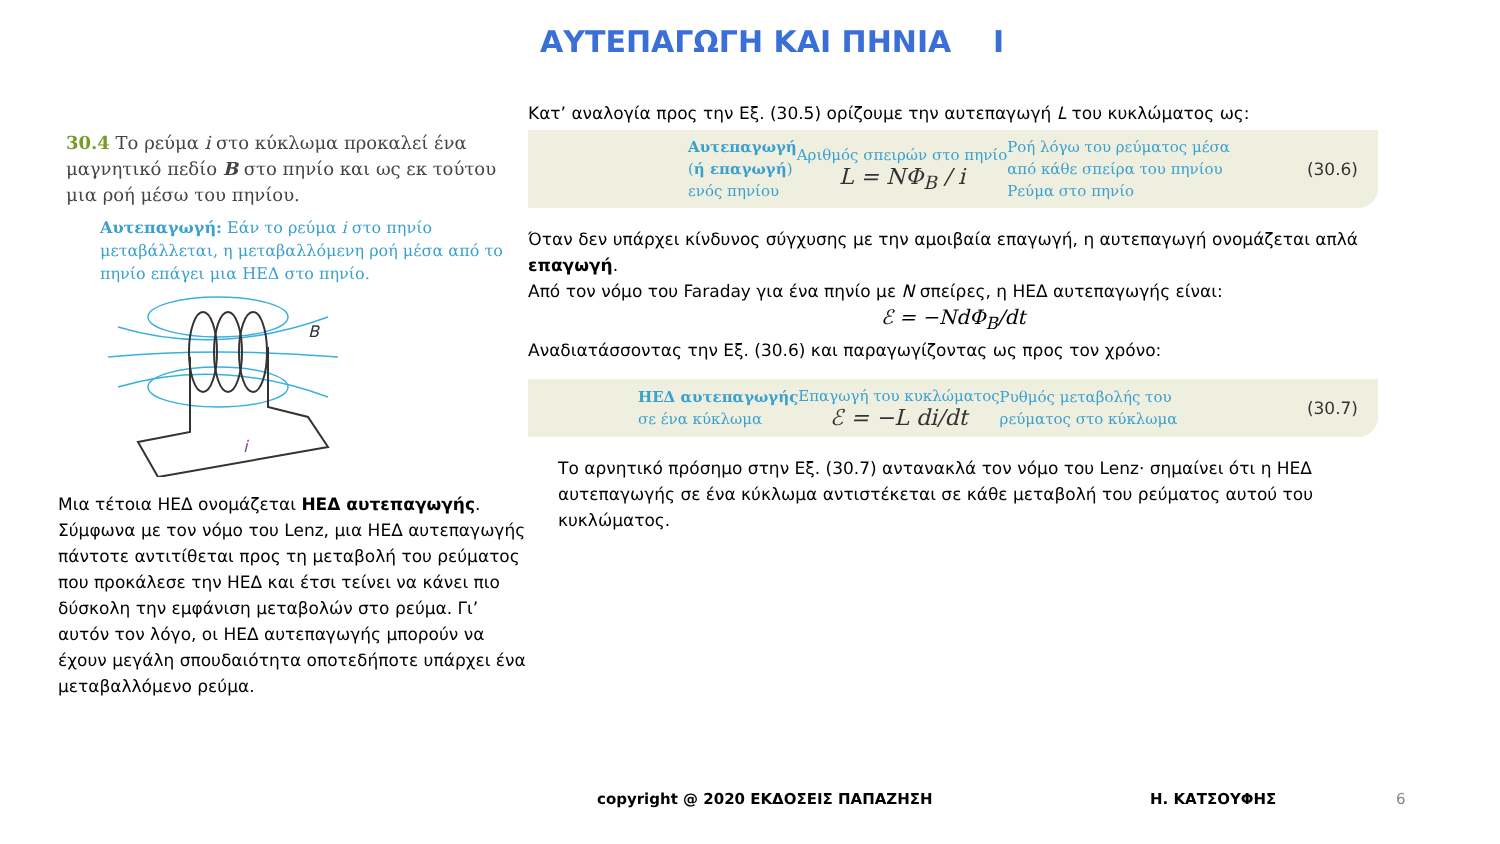ΑΥΤΕΠΑΓΩΓΗ ΚΑΙ ΠΗΝΙΑ Ι
30.4 Το ρεύμα i στο κύκλωμα προκαλεί ένα μαγνητικό πεδίο B στο πηνίο και ως εκ τούτου μια ροή μέσω του πηνίου.
Αυτεπαγωγή: Εάν το ρεύμα i στο πηνίο μεταβάλλεται, η μεταβαλλόμενη ροή μέσα από το πηνίο επάγει μια ΗΕΔ στο πηνίο.
B
i
Μια τέτοια ΗΕΔ ονομάζεται ΗΕΔ αυτεπαγωγής. Σύμφωνα με τον νόμο του Lenz, μια ΗΕΔ αυτεπαγωγής πάντοτε αντιτίθεται προς τη μεταβολή του ρεύματος που προκάλεσε την ΗΕΔ και έτσι τείνει να κάνει πιο δύσκολη την εμφάνιση μεταβολών στο ρεύμα. Γι’ αυτόν τον λόγο, οι ΗΕΔ αυτεπαγωγής μπορούν να έχουν μεγάλη σπουδαιότητα οποτεδήποτε υπάρχει ένα μεταβαλλόμενο ρεύμα.
Κατ’ αναλογία προς την Εξ. (30.5) ορίζουμε την αυτεπαγωγή L του κυκλώματος ως:
Αυτεπαγωγή
(ή επαγωγή)
ενός πηνίου
Αριθμός σπειρών στο πηνίο
L = NΦ<sub>B</sub> / i
Ροή λόγω του ρεύματος μέσα
από κάθε σπείρα του πηνίου
Ρεύμα στο πηνίο
(30.6)
Όταν δεν υπάρχει κίνδυνος σύγχυσης με την αμοιβαία επαγωγή, η αυτεπαγωγή ονομάζεται απλά επαγωγή.
Από τον νόμο του Faraday για ένα πηνίο με N σπείρες, η ΗΕΔ αυτεπαγωγής είναι:
ℰ = −NdΦ<sub>B</sub>/dt
Αναδιατάσσοντας την Εξ. (30.6) και παραγωγίζοντας ως προς τον χρόνο:
ΗΕΔ αυτεπαγωγής
σε ένα κύκλωμα
Επαγωγή του κυκλώματος
ℰ = −L di/dt
Ρυθμός μεταβολής του
ρεύματος στο κύκλωμα
(30.7)
Το αρνητικό πρόσημο στην Εξ. (30.7) αντανακλά τον νόμο του Lenz· σημαίνει ότι η ΗΕΔ αυτεπαγωγής σε ένα κύκλωμα αντιστέκεται σε κάθε μεταβολή του ρεύματος αυτού του κυκλώματος.
copyright @ 2020 ΕΚΔΟΣΕΙΣ ΠΑΠΑΖΗΣΗ
Η. ΚΑΤΣΟΥΦΗΣ 6